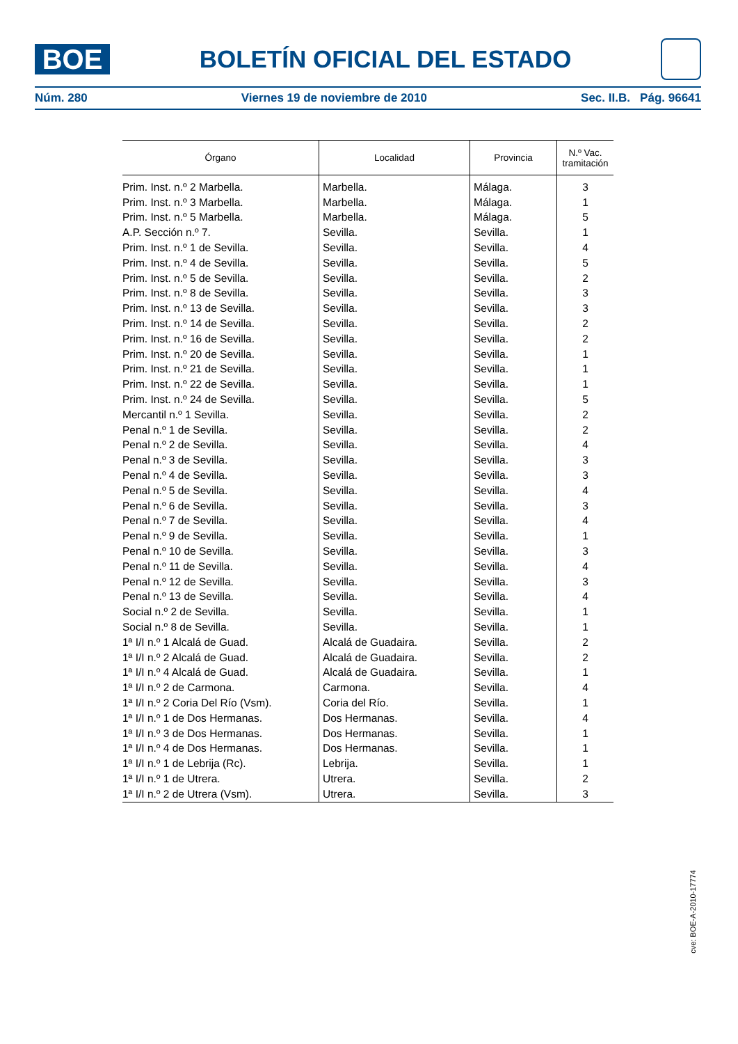BOE
BOLETÍN OFICIAL DEL ESTADO
Núm. 280 Viernes 19 de noviembre de 2010 Sec. II.B. Pág. 96641
| Órgano | Localidad | Provincia | N.º Vac. tramitación |
| --- | --- | --- | --- |
| Prim. Inst. n.º 2 Marbella. | Marbella. | Málaga. | 3 |
| Prim. Inst. n.º 3 Marbella. | Marbella. | Málaga. | 1 |
| Prim. Inst. n.º 5 Marbella. | Marbella. | Málaga. | 5 |
| A.P. Sección n.º 7. | Sevilla. | Sevilla. | 1 |
| Prim. Inst. n.º 1 de Sevilla. | Sevilla. | Sevilla. | 4 |
| Prim. Inst. n.º 4 de Sevilla. | Sevilla. | Sevilla. | 5 |
| Prim. Inst. n.º 5 de Sevilla. | Sevilla. | Sevilla. | 2 |
| Prim. Inst. n.º 8 de Sevilla. | Sevilla. | Sevilla. | 3 |
| Prim. Inst. n.º 13 de Sevilla. | Sevilla. | Sevilla. | 3 |
| Prim. Inst. n.º 14 de Sevilla. | Sevilla. | Sevilla. | 2 |
| Prim. Inst. n.º 16 de Sevilla. | Sevilla. | Sevilla. | 2 |
| Prim. Inst. n.º 20 de Sevilla. | Sevilla. | Sevilla. | 1 |
| Prim. Inst. n.º 21 de Sevilla. | Sevilla. | Sevilla. | 1 |
| Prim. Inst. n.º 22 de Sevilla. | Sevilla. | Sevilla. | 1 |
| Prim. Inst. n.º 24 de Sevilla. | Sevilla. | Sevilla. | 5 |
| Mercantil n.º 1 Sevilla. | Sevilla. | Sevilla. | 2 |
| Penal n.º 1 de Sevilla. | Sevilla. | Sevilla. | 2 |
| Penal n.º 2 de Sevilla. | Sevilla. | Sevilla. | 4 |
| Penal n.º 3 de Sevilla. | Sevilla. | Sevilla. | 3 |
| Penal n.º 4 de Sevilla. | Sevilla. | Sevilla. | 3 |
| Penal n.º 5 de Sevilla. | Sevilla. | Sevilla. | 4 |
| Penal n.º 6 de Sevilla. | Sevilla. | Sevilla. | 3 |
| Penal n.º 7 de Sevilla. | Sevilla. | Sevilla. | 4 |
| Penal n.º 9 de Sevilla. | Sevilla. | Sevilla. | 1 |
| Penal n.º 10 de Sevilla. | Sevilla. | Sevilla. | 3 |
| Penal n.º 11 de Sevilla. | Sevilla. | Sevilla. | 4 |
| Penal n.º 12 de Sevilla. | Sevilla. | Sevilla. | 3 |
| Penal n.º 13 de Sevilla. | Sevilla. | Sevilla. | 4 |
| Social n.º 2 de Sevilla. | Sevilla. | Sevilla. | 1 |
| Social n.º 8 de Sevilla. | Sevilla. | Sevilla. | 1 |
| 1ª I/I n.º 1 Alcalá de Guad. | Alcalá de Guadaira. | Sevilla. | 2 |
| 1ª I/I n.º 2 Alcalá de Guad. | Alcalá de Guadaira. | Sevilla. | 2 |
| 1ª I/I n.º 4 Alcalá de Guad. | Alcalá de Guadaira. | Sevilla. | 1 |
| 1ª I/I n.º 2 de Carmona. | Carmona. | Sevilla. | 4 |
| 1ª I/I n.º 2 Coria Del Río (Vsm). | Coria del Río. | Sevilla. | 1 |
| 1ª I/I n.º 1 de Dos Hermanas. | Dos Hermanas. | Sevilla. | 4 |
| 1ª I/I n.º 3 de Dos Hermanas. | Dos Hermanas. | Sevilla. | 1 |
| 1ª I/I n.º 4 de Dos Hermanas. | Dos Hermanas. | Sevilla. | 1 |
| 1ª I/I n.º 1 de Lebrija (Rc). | Lebrija. | Sevilla. | 1 |
| 1ª I/I n.º 1 de Utrera. | Utrera. | Sevilla. | 2 |
| 1ª I/I n.º 2 de Utrera (Vsm). | Utrera. | Sevilla. | 3 |
cve: BOE-A-2010-17774